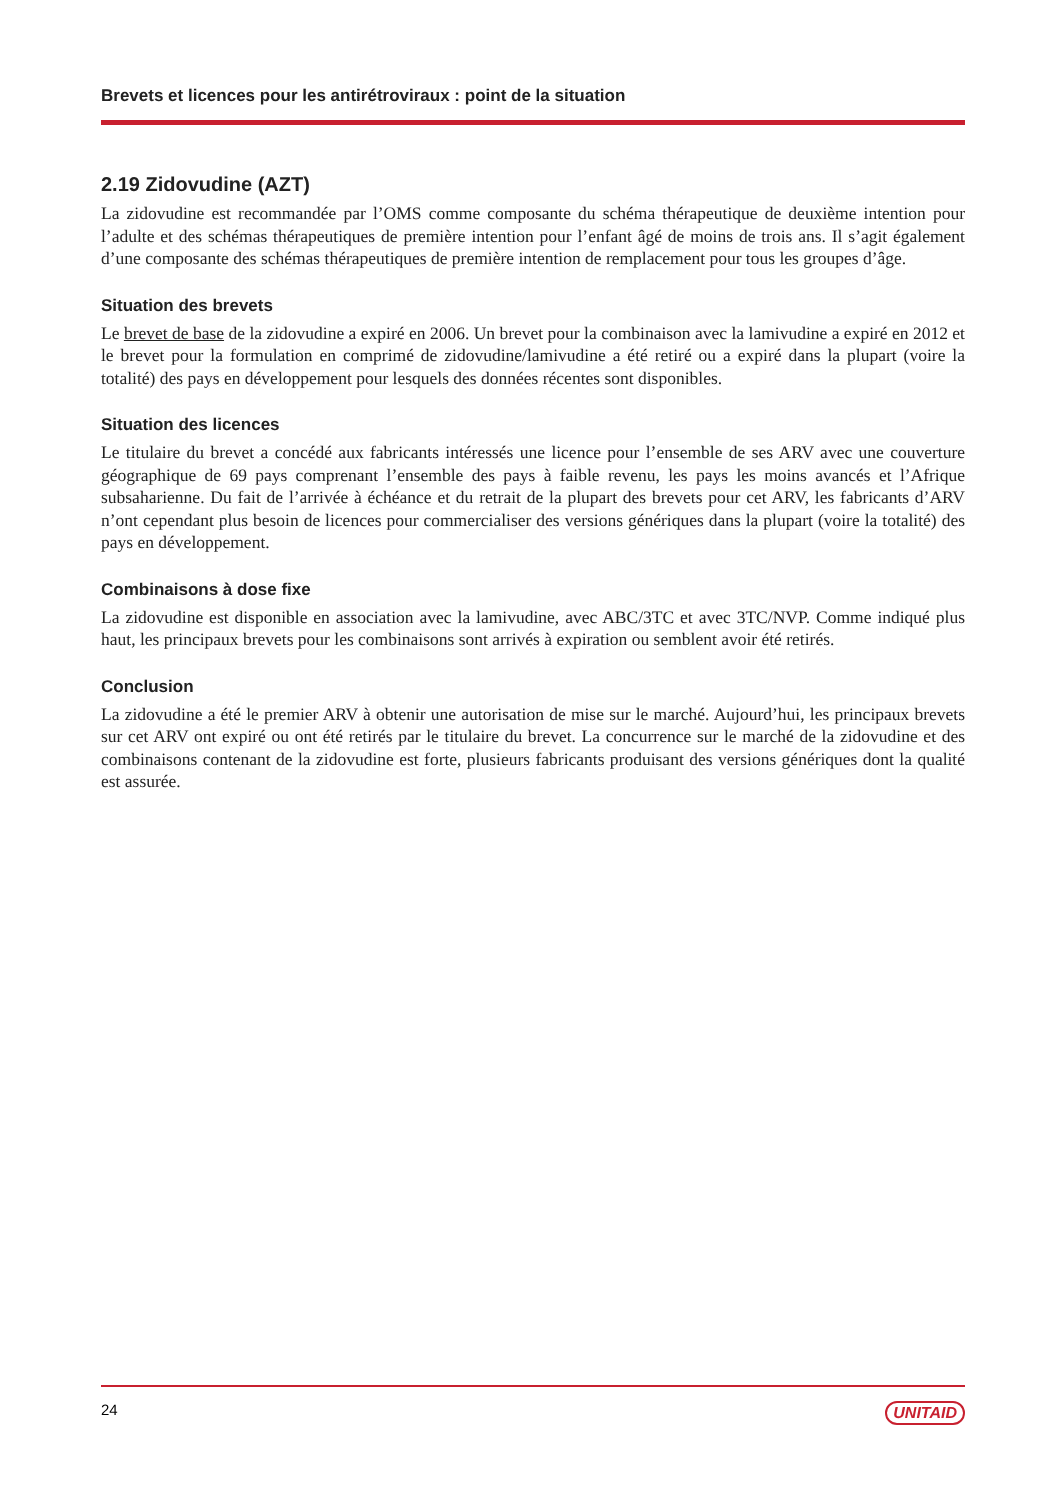Brevets et licences pour les antirétroviraux : point de la situation
2.19 Zidovudine (AZT)
La zidovudine est recommandée par l’OMS comme composante du schéma thérapeutique de deuxième intention pour l’adulte et des schémas thérapeutiques de première intention pour l’enfant âgé de moins de trois ans. Il s’agit également d’une composante des schémas thérapeutiques de première intention de remplacement pour tous les groupes d’âge.
Situation des brevets
Le brevet de base de la zidovudine a expiré en 2006. Un brevet pour la combinaison avec la lamivudine a expiré en 2012 et le brevet pour la formulation en comprimé de zidovudine/lamivudine a été retiré ou a expiré dans la plupart (voire la totalité) des pays en développement pour lesquels des données récentes sont disponibles.
Situation des licences
Le titulaire du brevet a concédé aux fabricants intéressés une licence pour l’ensemble de ses ARV avec une couverture géographique de 69 pays comprenant l’ensemble des pays à faible revenu, les pays les moins avancés et l’Afrique subsaharienne. Du fait de l’arrivée à échéance et du retrait de la plupart des brevets pour cet ARV, les fabricants d’ARV n’ont cependant plus besoin de licences pour commercialiser des versions génériques dans la plupart (voire la totalité) des pays en développement.
Combinaisons à dose fixe
La zidovudine est disponible en association avec la lamivudine, avec ABC/3TC et avec 3TC/NVP. Comme indiqué plus haut, les principaux brevets pour les combinaisons sont arrivés à expiration ou semblent avoir été retirés.
Conclusion
La zidovudine a été le premier ARV à obtenir une autorisation de mise sur le marché. Aujourd’hui, les principaux brevets sur cet ARV ont expiré ou ont été retirés par le titulaire du brevet. La concurrence sur le marché de la zidovudine et des combinaisons contenant de la zidovudine est forte, plusieurs fabricants produisant des versions génériques dont la qualité est assurée.
24 UNITAID